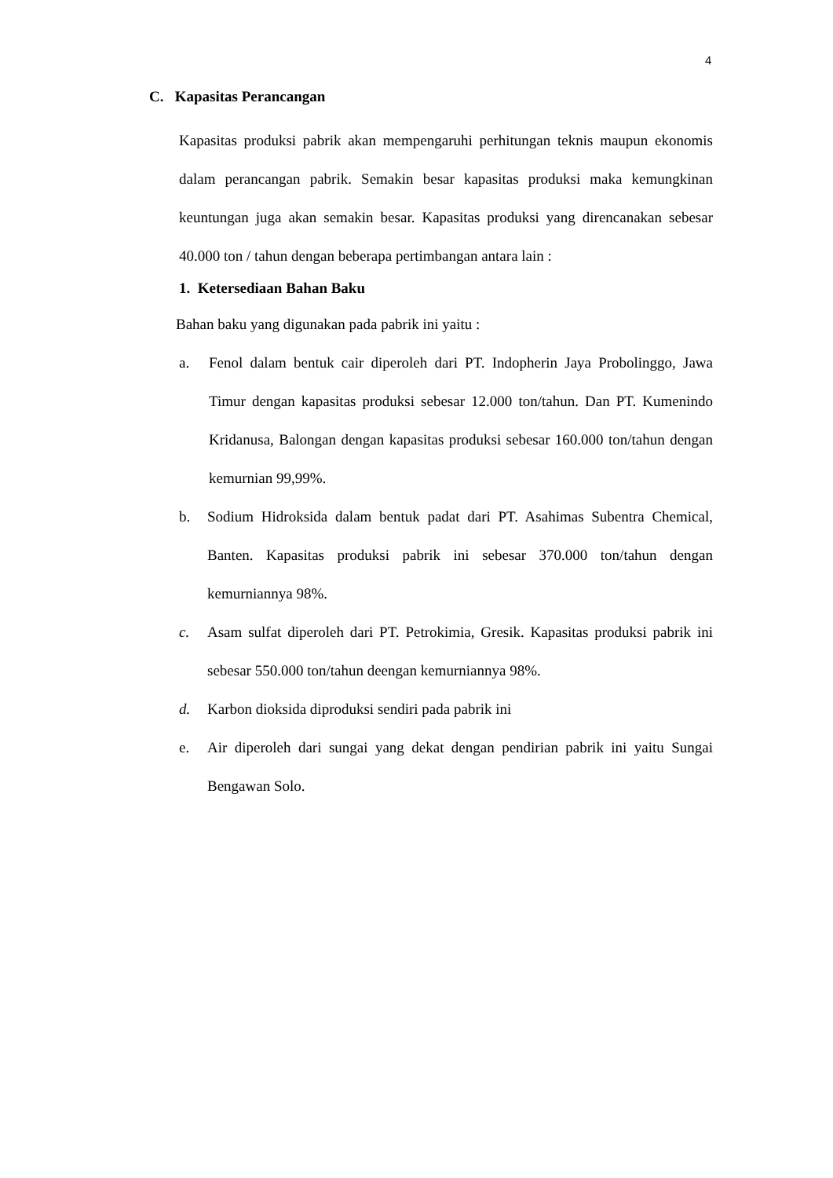4
C. Kapasitas Perancangan
Kapasitas produksi pabrik akan mempengaruhi perhitungan teknis maupun ekonomis dalam perancangan pabrik. Semakin besar kapasitas produksi maka kemungkinan keuntungan juga akan semakin besar. Kapasitas produksi yang direncanakan sebesar 40.000 ton / tahun dengan beberapa pertimbangan antara lain :
1. Ketersediaan Bahan Baku
Bahan baku yang digunakan pada pabrik ini yaitu :
a. Fenol dalam bentuk cair diperoleh dari PT. Indopherin Jaya Probolinggo, Jawa Timur dengan kapasitas produksi sebesar 12.000 ton/tahun. Dan PT. Kumenindo Kridanusa, Balongan dengan kapasitas produksi sebesar 160.000 ton/tahun dengan kemurnian 99,99%.
b. Sodium Hidroksida dalam bentuk padat dari PT. Asahimas Subentra Chemical, Banten. Kapasitas produksi pabrik ini sebesar 370.000 ton/tahun dengan kemurniannya 98%.
c. Asam sulfat diperoleh dari PT. Petrokimia, Gresik. Kapasitas produksi pabrik ini sebesar 550.000 ton/tahun deengan kemurniannya 98%.
d. Karbon dioksida diproduksi sendiri pada pabrik ini
e. Air diperoleh dari sungai yang dekat dengan pendirian pabrik ini yaitu Sungai Bengawan Solo.